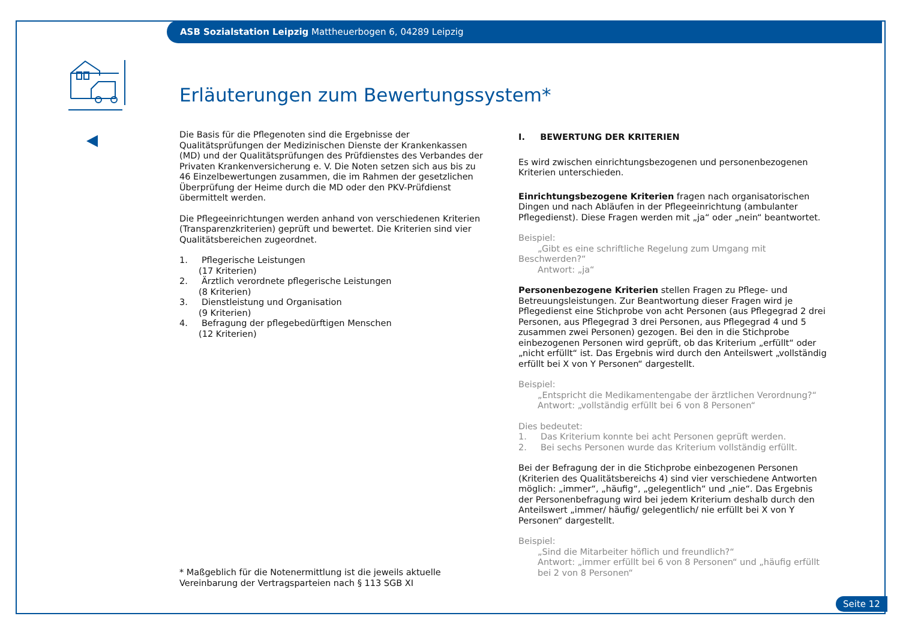ASB Sozialstation Leipzig Mattheuerbogen 6, 04289 Leipzig
Erläuterungen zum Bewertungssystem*
Die Basis für die Pflegenoten sind die Ergebnisse der Qualitätsprüfungen der Medizinischen Dienste der Krankenkassen (MD) und der Qualitätsprüfungen des Prüfdienstes des Verbandes der Privaten Krankenversicherung e. V. Die Noten setzen sich aus bis zu 46 Einzelbewertungen zusammen, die im Rahmen der gesetzlichen Überprüfung der Heime durch die MD oder den PKV-Prüfdienst übermittelt werden.
Die Pflegeeinrichtungen werden anhand von verschiedenen Kriterien (Transparenzkriterien) geprüft und bewertet. Die Kriterien sind vier Qualitätsbereichen zugeordnet.
1. Pflegerische Leistungen
(17 Kriterien)
2. Ärztlich verordnete pflegerische Leistungen
(8 Kriterien)
3. Dienstleistung und Organisation
(9 Kriterien)
4. Befragung der pflegebedürftigen Menschen
(12 Kriterien)
I. BEWERTUNG DER KRITERIEN
Es wird zwischen einrichtungsbezogenen und personenbezogenen Kriterien unterschieden.
Einrichtungsbezogene Kriterien fragen nach organisatorischen Dingen und nach Abläufen in der Pflegeeinrichtung (ambulanter Pflegedienst). Diese Fragen werden mit „ja“ oder „nein“ beantwortet.
Beispiel:
„Gibt es eine schriftliche Regelung zum Umgang mit Beschwerden?“
Antwort: „ja“
Personenbezogene Kriterien stellen Fragen zu Pflege- und Betreuungsleistungen. Zur Beantwortung dieser Fragen wird je Pflegedienst eine Stichprobe von acht Personen (aus Pflegegrad 2 drei Personen, aus Pflegegrad 3 drei Personen, aus Pflegegrad 4 und 5 zusammen zwei Personen) gezogen. Bei den in die Stichprobe einbezogenen Personen wird geprüft, ob das Kriterium „erfüllt“ oder „nicht erfüllt“ ist. Das Ergebnis wird durch den Anteilswert „vollständig erfüllt bei X von Y Personen“ dargestellt.
Beispiel:
„Entspricht die Medikamentengabe der ärztlichen Verordnung?“
Antwort: „vollständig erfüllt bei 6 von 8 Personen“
Dies bedeutet:
1. Das Kriterium konnte bei acht Personen geprüft werden.
2. Bei sechs Personen wurde das Kriterium vollständig erfüllt.
Bei der Befragung der in die Stichprobe einbezogenen Personen (Kriterien des Qualitätsbereichs 4) sind vier verschiedene Antworten möglich: „immer“, „häufig“, „gelegentlich“ und „nie“. Das Ergebnis der Personenbefragung wird bei jedem Kriterium deshalb durch den Anteilswert „immer/ häufig/ gelegentlich/ nie erfüllt bei X von Y Personen“ dargestellt.
Beispiel:
„Sind die Mitarbeiter höflich und freundlich?“
Antwort: „immer erfüllt bei 6 von 8 Personen“ und „häufig erfüllt
bei 2 von 8 Personen“
* Maßgeblich für die Notenermittlung ist die jeweils aktuelle Vereinbarung der Vertragsparteien nach § 113 SGB XI
Seite 12